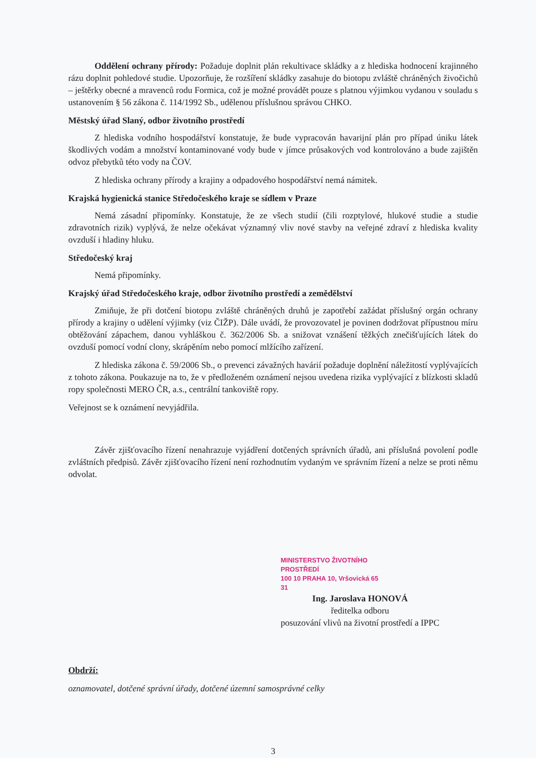Oddělení ochrany přírody: Požaduje doplnit plán rekultivace skládky a z hlediska hodnocení krajinného rázu doplnit pohledové studie. Upozorňuje, že rozšíření skládky zasahuje do biotopu zvláště chráněných živočichů – ještěrky obecné a mravenců rodu Formica, což je možné provádět pouze s platnou výjimkou vydanou v souladu s ustanovením § 56 zákona č. 114/1992 Sb., udělenou příslušnou správou CHKO.
Městský úřad Slaný, odbor životního prostředí
Z hlediska vodního hospodářství konstatuje, že bude vypracován havarijní plán pro případ úniku látek škodlivých vodám a množství kontaminované vody bude v jímce průsakových vod kontrolováno a bude zajištěn odvoz přebytků této vody na ČOV.
Z hlediska ochrany přírody a krajiny a odpadového hospodářství nemá námitek.
Krajská hygienická stanice Středočeského kraje se sídlem v Praze
Nemá zásadní připomínky. Konstatuje, že ze všech studií (čili rozptylové, hlukové studie a studie zdravotních rizik) vyplývá, že nelze očekávat významný vliv nové stavby na veřejné zdraví z hlediska kvality ovzduší i hladiny hluku.
Středočeský kraj
Nemá připomínky.
Krajský úřad Středočeského kraje, odbor životního prostředí a zemědělství
Zmiňuje, že při dotčení biotopu zvláště chráněných druhů je zapotřebí zažádat příslušný orgán ochrany přírody a krajiny o udělení výjimky (viz ČIŽP). Dále uvádí, že provozovatel je povinen dodržovat přípustnou míru obtěžování zápachem, danou vyhláškou č. 362/2006 Sb. a snižovat vznášení těžkých znečišťujících látek do ovzduší pomocí vodní clony, skrápěním nebo pomocí mlžícího zařízení.
Z hlediska zákona č. 59/2006 Sb., o prevenci závažných havárií požaduje doplnění náležitostí vyplývajících z tohoto zákona. Poukazuje na to, že v předloženém oznámení nejsou uvedena rizika vyplývající z blízkosti skladů ropy společnosti MERO ČR, a.s., centrální tankoviště ropy.
Veřejnost se k oznámení nevyjádřila.
Závěr zjišťovacího řízení nenahrazuje vyjádření dotčených správních úřadů, ani příslušná povolení podle zvláštních předpisů. Závěr zjišťovacího řízení není rozhodnutím vydaným ve správním řízení a nelze se proti němu odvolat.
MINISTERSTVO ŽIVOTNÍHO PROSTŘEDÍ
100 10 PRAHA 10, Vršovická 65
31 Ing. Jaroslava HONOVÁ
ředitelka odboru
posuzování vlivů na životní prostředí a IPPC
Obdrží:
oznamovatel, dotčené správní úřady, dotčené územní samosprávné celky
3